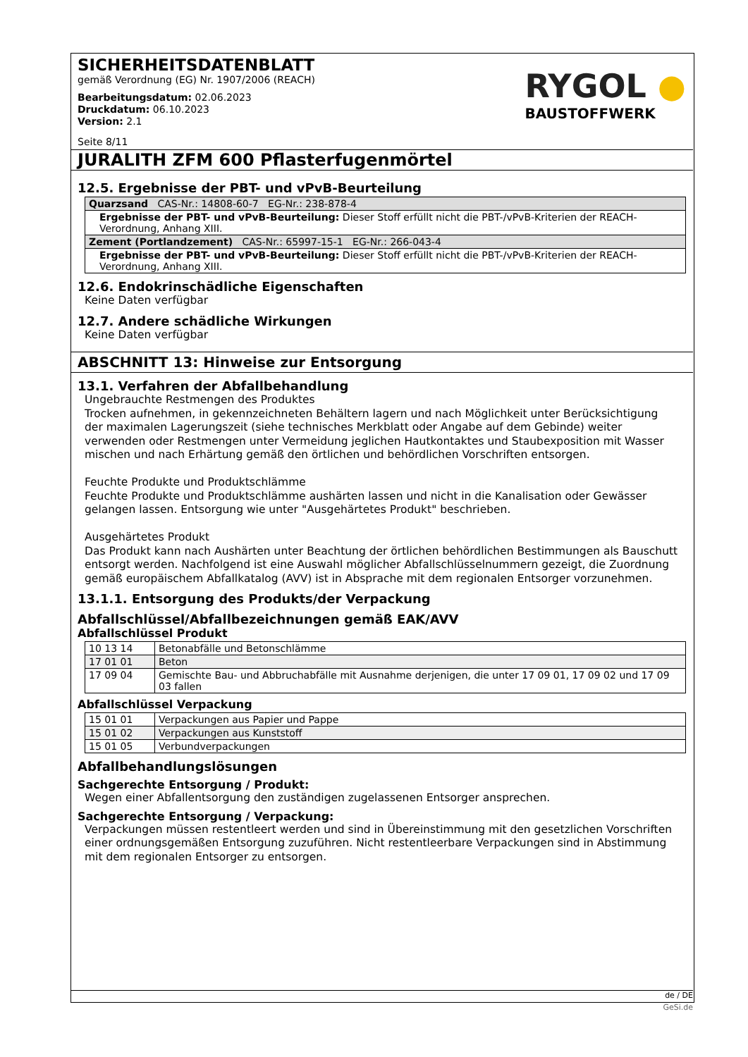SICHERHEITSDATENBLATT
gemäß Verordnung (EG) Nr. 1907/2006 (REACH)
Bearbeitungsdatum: 02.06.2023
Druckdatum: 06.10.2023
Version: 2.1
Seite 8/11
RYGOL ●
BAUSTOFFWERK
JURALITH ZFM 600 Pflasterfugenmörtel
12.5. Ergebnisse der PBT- und vPvB-Beurteilung
| Quarzsand CAS-Nr.: 14808-60-7 EG-Nr.: 238-878-4 |
| Ergebnisse der PBT- und vPvB-Beurteilung: Dieser Stoff erfüllt nicht die PBT-/vPvB-Kriterien der REACH-Verordnung, Anhang XIII. |
| Zement (Portlandzement) CAS-Nr.: 65997-15-1 EG-Nr.: 266-043-4 |
| Ergebnisse der PBT- und vPvB-Beurteilung: Dieser Stoff erfüllt nicht die PBT-/vPvB-Kriterien der REACH-Verordnung, Anhang XIII. |
12.6. Endokrinschädliche Eigenschaften
Keine Daten verfügbar
12.7. Andere schädliche Wirkungen
Keine Daten verfügbar
ABSCHNITT 13: Hinweise zur Entsorgung
13.1. Verfahren der Abfallbehandlung
Ungebrauchte Restmengen des Produktes
Trocken aufnehmen, in gekennzeichneten Behältern lagern und nach Möglichkeit unter Berücksichtigung der maximalen Lagerungszeit (siehe technisches Merkblatt oder Angabe auf dem Gebinde) weiter verwenden oder Restmengen unter Vermeidung jeglichen Hautkontaktes und Staubexposition mit Wasser mischen und nach Erhärtung gemäß den örtlichen und behördlichen Vorschriften entsorgen.
Feuchte Produkte und Produktschlämme
Feuchte Produkte und Produktschlämme aushärten lassen und nicht in die Kanalisation oder Gewässer gelangen lassen. Entsorgung wie unter "Ausgehärtetes Produkt" beschrieben.
Ausgehärtetes Produkt
Das Produkt kann nach Aushärten unter Beachtung der örtlichen behördlichen Bestimmungen als Bauschutt entsorgt werden. Nachfolgend ist eine Auswahl möglicher Abfallschlüsselnummern gezeigt, die Zuordnung gemäß europäischem Abfallkatalog (AVV) ist in Absprache mit dem regionalen Entsorger vorzunehmen.
13.1.1. Entsorgung des Produkts/der Verpackung
Abfallschlüssel/Abfallbezeichnungen gemäß EAK/AVV
Abfallschlüssel Produkt
| 10 13 14 | Betonabfälle und Betonschlämme |
| 17 01 01 | Beton |
| 17 09 04 | Gemischte Bau- und Abbruchabfälle mit Ausnahme derjenigen, die unter 17 09 01, 17 09 02 und 17 09 03 fallen |
Abfallschlüssel Verpackung
| 15 01 01 | Verpackungen aus Papier und Pappe |
| 15 01 02 | Verpackungen aus Kunststoff |
| 15 01 05 | Verbundverpackungen |
Abfallbehandlungslösungen
Sachgerechte Entsorgung / Produkt:
Wegen einer Abfallentsorgung den zuständigen zugelassenen Entsorger ansprechen.
Sachgerechte Entsorgung / Verpackung:
Verpackungen müssen restentleert werden und sind in Übereinstimmung mit den gesetzlichen Vorschriften einer ordnungsgemäßen Entsorgung zuzuführen. Nicht restentleerbare Verpackungen sind in Abstimmung mit dem regionalen Entsorger zu entsorgen.
de / DE
GeSi.de